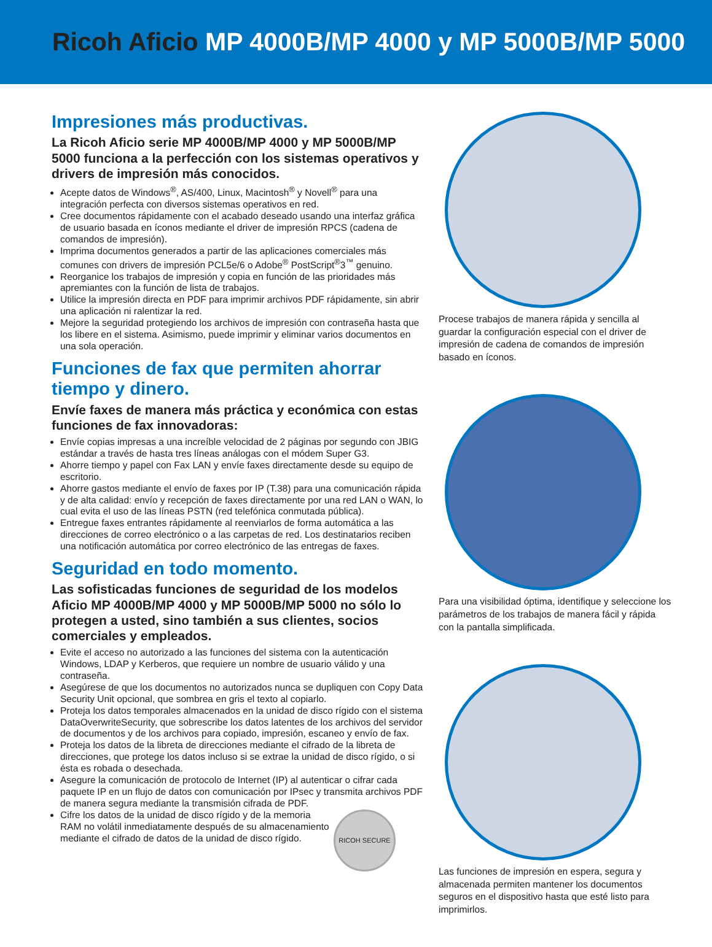Ricoh Aficio MP 4000B/MP 4000 y MP 5000B/MP 5000
Impresiones más productivas.
La Ricoh Aficio serie MP 4000B/MP 4000 y MP 5000B/MP 5000 funciona a la perfección con los sistemas operativos y drivers de impresión más conocidos.
Acepte datos de Windows<sup>®</sup>, AS/400, Linux, Macintosh<sup>®</sup> y Novell<sup>®</sup> para una integración perfecta con diversos sistemas operativos en red.
Cree documentos rápidamente con el acabado deseado usando una interfaz gráfica de usuario basada en íconos mediante el driver de impresión RPCS (cadena de comandos de impresión).
Imprima documentos generados a partir de las aplicaciones comerciales más comunes con drivers de impresión PCL5e/6 o Adobe<sup>®</sup> PostScript<sup>®</sup>3<sup>™</sup> genuino.
Reorganice los trabajos de impresión y copia en función de las prioridades más apremiantes con la función de lista de trabajos.
Utilice la impresión directa en PDF para imprimir archivos PDF rápidamente, sin abrir una aplicación ni ralentizar la red.
Mejore la seguridad protegiendo los archivos de impresión con contraseña hasta que los libere en el sistema. Asimismo, puede imprimir y eliminar varios documentos en una sola operación.
Funciones de fax que permiten ahorrar tiempo y dinero.
Envíe faxes de manera más práctica y económica con estas funciones de fax innovadoras:
Envíe copias impresas a una increíble velocidad de 2 páginas por segundo con JBIG estándar a través de hasta tres líneas análogas con el módem Super G3.
Ahorre tiempo y papel con Fax LAN y envíe faxes directamente desde su equipo de escritorio.
Ahorre gastos mediante el envío de faxes por IP (T.38) para una comunicación rápida y de alta calidad: envío y recepción de faxes directamente por una red LAN o WAN, lo cual evita el uso de las líneas PSTN (red telefónica conmutada pública).
Entregue faxes entrantes rápidamente al reenviarlos de forma automática a las direcciones de correo electrónico o a las carpetas de red. Los destinatarios reciben una notificación automática por correo electrónico de las entregas de faxes.
Seguridad en todo momento.
Las sofisticadas funciones de seguridad de los modelos Aficio MP 4000B/MP 4000 y MP 5000B/MP 5000 no sólo lo protegen a usted, sino también a sus clientes, socios comerciales y empleados.
Evite el acceso no autorizado a las funciones del sistema con la autenticación Windows, LDAP y Kerberos, que requiere un nombre de usuario válido y una contraseña.
Asegúrese de que los documentos no autorizados nunca se dupliquen con Copy Data Security Unit opcional, que sombrea en gris el texto al copiarlo.
Proteja los datos temporales almacenados en la unidad de disco rígido con el sistema DataOverwriteSecurity, que sobrescribe los datos latentes de los archivos del servidor de documentos y de los archivos para copiado, impresión, escaneo y envío de fax.
Proteja los datos de la libreta de direcciones mediante el cifrado de la libreta de direcciones, que protege los datos incluso si se extrae la unidad de disco rígido, o si ésta es robada o desechada.
Asegure la comunicación de protocolo de Internet (IP) al autenticar o cifrar cada paquete IP en un flujo de datos con comunicación por IPsec y transmita archivos PDF de manera segura mediante la transmisión cifrada de PDF.
RICOH SECURE
Cifre los datos de la unidad de disco rígido y de la memoria RAM no volátil inmediatamente después de su almacenamiento mediante el cifrado de datos de la unidad de disco rígido.
Procese trabajos de manera rápida y sencilla al guardar la configuración especial con el driver de impresión de cadena de comandos de impresión basado en íconos.
Para una visibilidad óptima, identifique y seleccione los parámetros de los trabajos de manera fácil y rápida con la pantalla simplificada.
Las funciones de impresión en espera, segura y almacenada permiten mantener los documentos seguros en el dispositivo hasta que esté listo para imprimirlos.